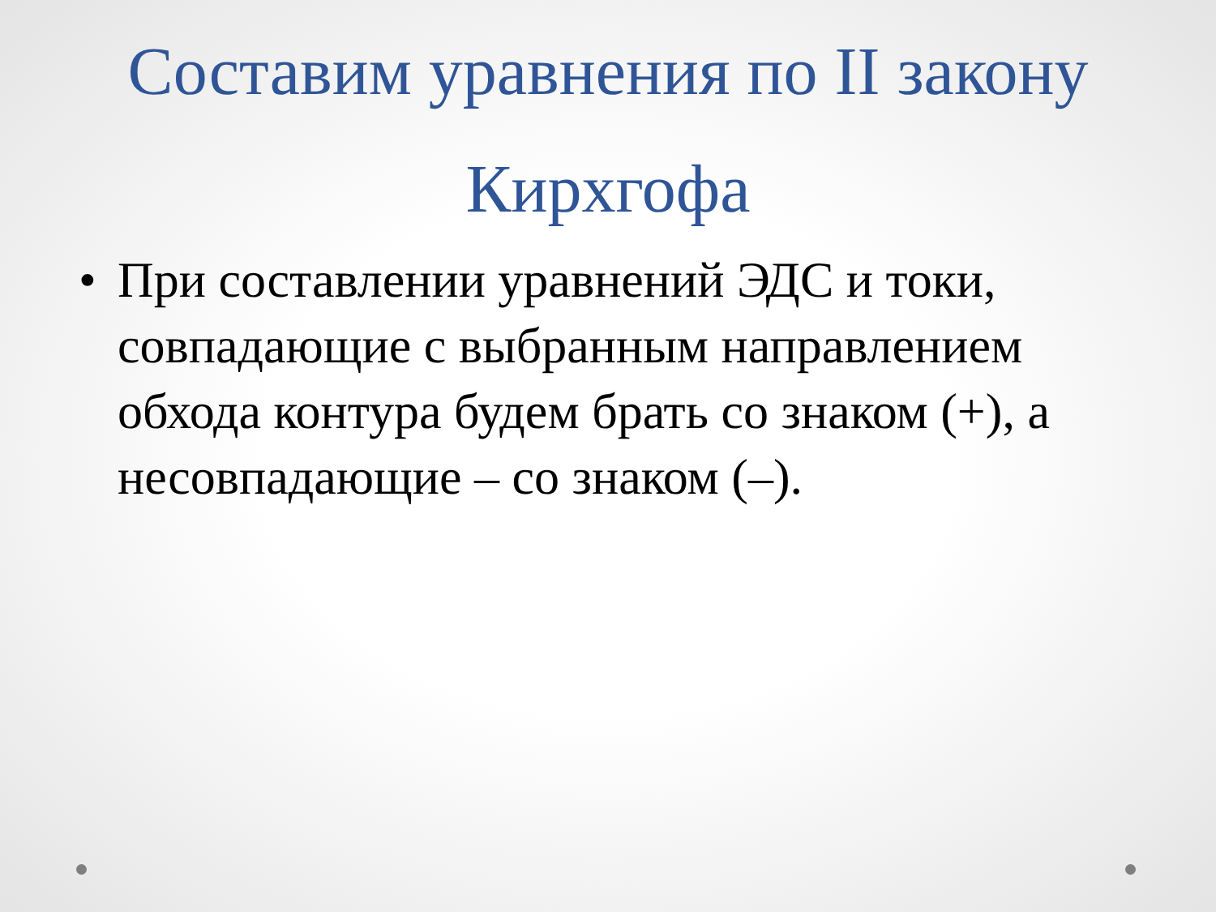Составим уравнения по II закону Кирхгофа
• При составлении уравнений ЭДС и токи, совпадающие с выбранным направлением обхода контура будем брать со знаком (+), а несовпадающие – со знаком (–).